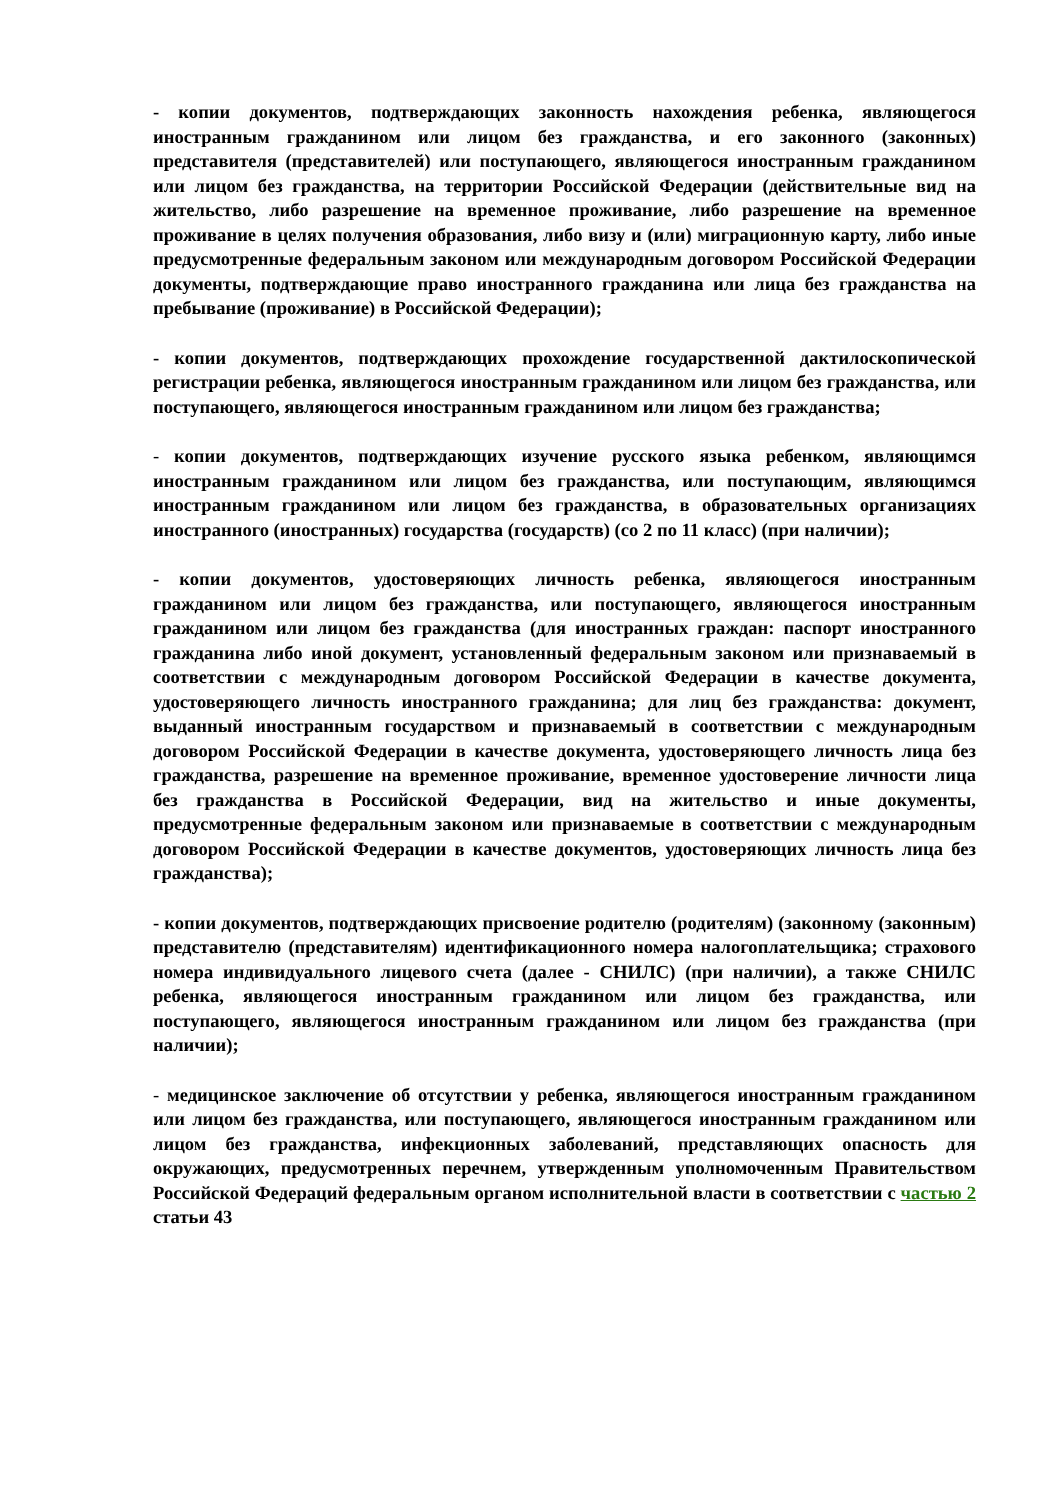- копии документов, подтверждающих законность нахождения ребенка, являющегося иностранным гражданином или лицом без гражданства, и его законного (законных) представителя (представителей) или поступающего, являющегося иностранным гражданином или лицом без гражданства, на территории Российской Федерации (действительные вид на жительство, либо разрешение на временное проживание, либо разрешение на временное проживание в целях получения образования, либо визу и (или) миграционную карту, либо иные предусмотренные федеральным законом или международным договором Российской Федерации документы, подтверждающие право иностранного гражданина или лица без гражданства на пребывание (проживание) в Российской Федерации);
- копии документов, подтверждающих прохождение государственной дактилоскопической регистрации ребенка, являющегося иностранным гражданином или лицом без гражданства, или поступающего, являющегося иностранным гражданином или лицом без гражданства;
- копии документов, подтверждающих изучение русского языка ребенком, являющимся иностранным гражданином или лицом без гражданства, или поступающим, являющимся иностранным гражданином или лицом без гражданства, в образовательных организациях иностранного (иностранных) государства (государств) (со 2 по 11 класс) (при наличии);
- копии документов, удостоверяющих личность ребенка, являющегося иностранным гражданином или лицом без гражданства, или поступающего, являющегося иностранным гражданином или лицом без гражданства (для иностранных граждан: паспорт иностранного гражданина либо иной документ, установленный федеральным законом или признаваемый в соответствии с международным договором Российской Федерации в качестве документа, удостоверяющего личность иностранного гражданина; для лиц без гражданства: документ, выданный иностранным государством и признаваемый в соответствии с международным договором Российской Федерации в качестве документа, удостоверяющего личность лица без гражданства, разрешение на временное проживание, временное удостоверение личности лица без гражданства в Российской Федерации, вид на жительство и иные документы, предусмотренные федеральным законом или признаваемые в соответствии с международным договором Российской Федерации в качестве документов, удостоверяющих личность лица без гражданства);
- копии документов, подтверждающих присвоение родителю (родителям) (законному (законным) представителю (представителям) идентификационного номера налогоплательщика; страхового номера индивидуального лицевого счета (далее - СНИЛС) (при наличии), а также СНИЛС ребенка, являющегося иностранным гражданином или лицом без гражданства, или поступающего, являющегося иностранным гражданином или лицом без гражданства (при наличии);
- медицинское заключение об отсутствии у ребенка, являющегося иностранным гражданином или лицом без гражданства, или поступающего, являющегося иностранным гражданином или лицом без гражданства, инфекционных заболеваний, представляющих опасность для окружающих, предусмотренных перечнем, утвержденным уполномоченным Правительством Российской Федераций федеральным органом исполнительной власти в соответствии с частью 2 статьи 43